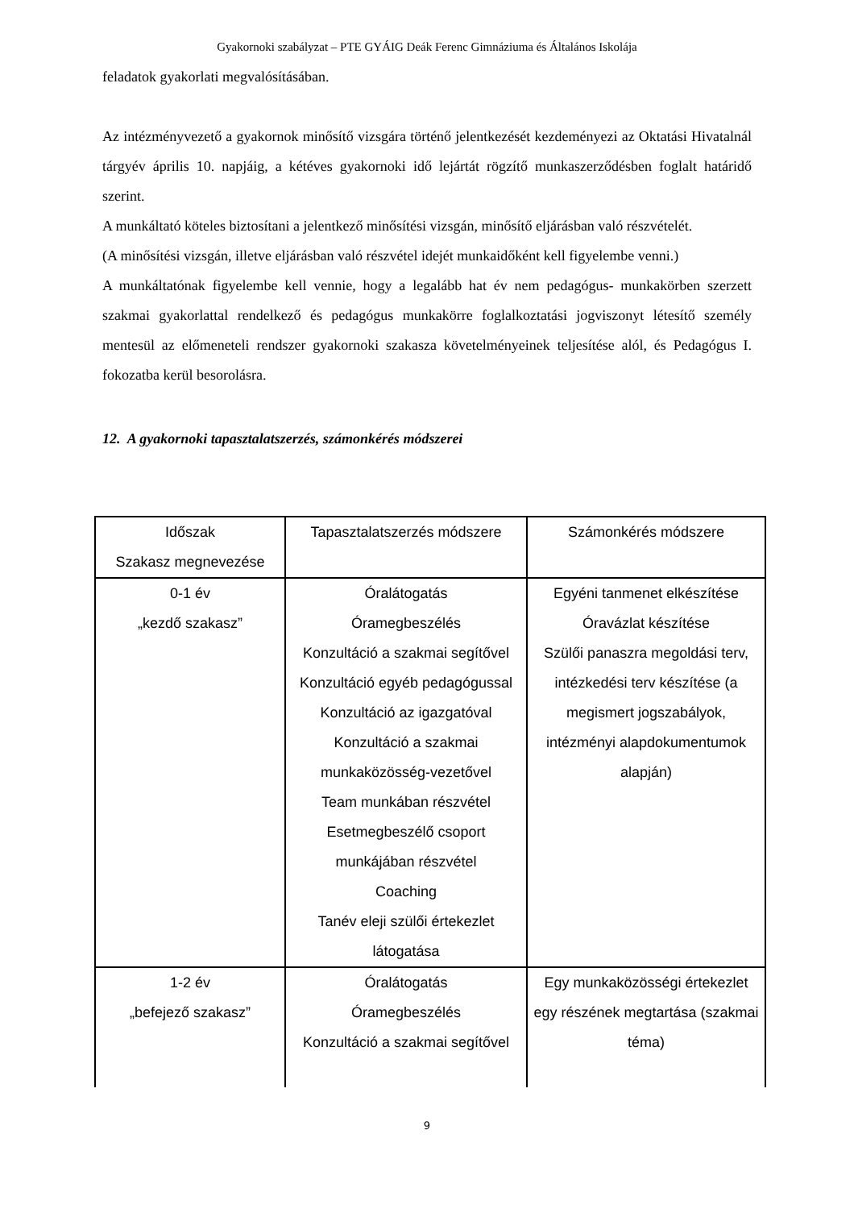Gyakornoki szabályzat – PTE GYÁIG Deák Ferenc Gimnáziuma és Általános Iskolája
feladatok gyakorlati megvalósításában.
Az intézményvezető a gyakornok minősítő vizsgára történő jelentkezését kezdeményezi az Oktatási Hivatalnál tárgyév április 10. napjáig, a kétéves gyakornoki idő lejártát rögzítő munkaszerződésben foglalt határidő szerint.
A munkáltató köteles biztosítani a jelentkező minősítési vizsgán, minősítő eljárásban való részvételét.
(A minősítési vizsgán, illetve eljárásban való részvétel idejét munkaidőként kell figyelembe venni.)
A munkáltatónak figyelembe kell vennie, hogy a legalább hat év nem pedagógus- munkakörben szerzett szakmai gyakorlattal rendelkező és pedagógus munkakörre foglalkoztatási jogviszonyt létesítő személy mentesül az előmeneteli rendszer gyakornoki szakasza követelményeinek teljesítése alól, és Pedagógus I. fokozatba kerül besorolásra.
12. A gyakornoki tapasztalatszerzés, számonkérés módszerei
| Időszak Szakasz megnevezése | Tapasztalatszerzés módszere | Számonkérés módszere |
| 0-1 év „kezdő szakasz” | Óralátogatás Óramegbeszélés Konzultáció a szakmai segítővel Konzultáció egyéb pedagógussal Konzultáció az igazgatóval Konzultáció a szakmai munkaközösség-vezetővel Team munkában részvétel Esetmegbeszélő csoport munkájában részvétel Coaching Tanév eleji szülői értekezlet látogatása | Egyéni tanmenet elkészítése Óravázlat készítése Szülői panaszra megoldási terv, intézkedési terv készítése (a megismert jogszabályok, intézményi alapdokumentumok alapján) |
| 1-2 év „befejező szakasz” | Óralátogatás Óramegbeszélés Konzultáció a szakmai segítővel | Egy munkaközösségi értekezlet egy részének megtartása (szakmai téma) |
9